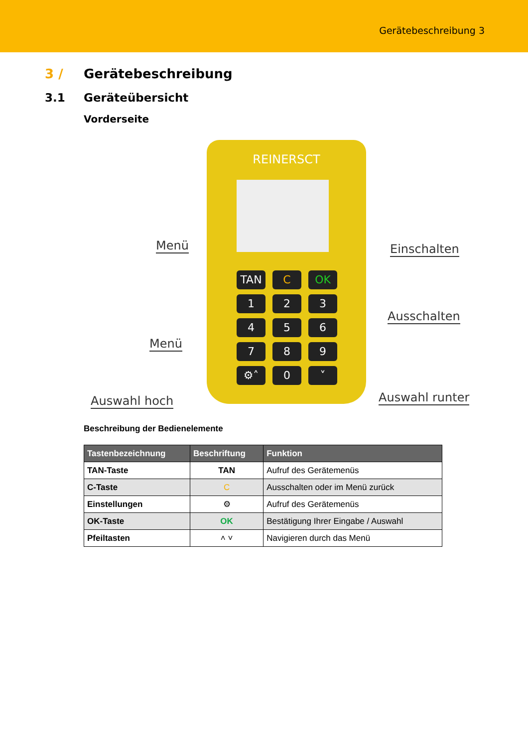Gerätebeschreibung 3
3 / Gerätebeschreibung
3.1 Geräteübersicht
Vorderseite
REINERSCT
TAN
C
OK
1
2
3
4
5
6
7
8
9
⚙˄
0
˅
Menü Einschalten
Ausschalten
Menü
Auswahl hoch Auswahl runter
Beschreibung der Bedienelemente
| Tastenbezeichnung | Beschriftung | Funktion |
| --- | --- | --- |
| TAN-Taste | TAN | Aufruf des Gerätemenüs |
| C-Taste | C | Ausschalten oder im Menü zurück |
| Einstellungen | ⚙ | Aufruf des Gerätemenüs |
| OK-Taste | OK | Bestätigung Ihrer Eingabe / Auswahl |
| Pfeiltasten | ˄ ˅ | Navigieren durch das Menü |